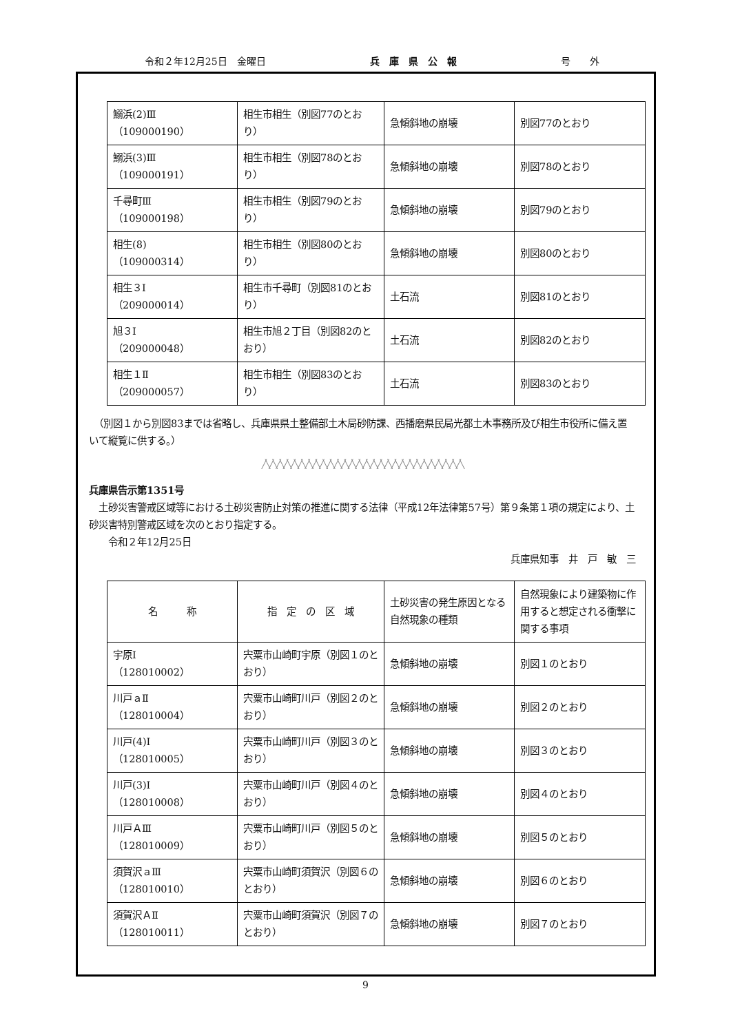令和２年12月25日　金曜日 兵　庫　県　公　報 号　　外
| 鰯浜(2)Ⅲ （109000190） | 相生市相生（別図77のとおり） | 急傾斜地の崩壊 | 別図77のとおり |
| 鰯浜(3)Ⅲ （109000191） | 相生市相生（別図78のとおり） | 急傾斜地の崩壊 | 別図78のとおり |
| 千尋町Ⅲ （109000198） | 相生市相生（別図79のとおり） | 急傾斜地の崩壊 | 別図79のとおり |
| 相生(8) （109000314） | 相生市相生（別図80のとおり） | 急傾斜地の崩壊 | 別図80のとおり |
| 相生３Ⅰ （209000014） | 相生市千尋町（別図81のとおり） | 土石流 | 別図81のとおり |
| 旭３Ⅰ （209000048） | 相生市旭２丁目（別図82のとおり） | 土石流 | 別図82のとおり |
| 相生１Ⅱ （209000057） | 相生市相生（別図83のとおり） | 土石流 | 別図83のとおり |
　（別図１から別図83までは省略し、兵庫県県土整備部土木局砂防課、西播磨県民局光都土木事務所及び相生市役所に備え置いて縦覧に供する。）
╱╲╱╲╱╲╱╲╱╲╱╲╱╲╱╲╱╲╱╲╱╲╱╲╱╲╱╲╱╲╱╲╱╲╱╲╱╲╱╲╱╲╱╲╱╲╱╲╱╲╱╲╱╲╱╲
兵庫県告示第1351号
　土砂災害警戒区域等における土砂災害防止対策の推進に関する法律（平成12年法律第57号）第９条第１項の規定により、土砂災害特別警戒区域を次のとおり指定する。
　　令和２年12月25日
兵庫県知事　井　戸　敏　三
| 名 称 | 指 定 の 区 域 | 土砂災害の発生原因となる自然現象の種類 | 自然現象により建築物に作用すると想定される衝撃に関する事項 |
| --- | --- | --- | --- |
| 宇原Ⅰ （128010002） | 宍粟市山崎町宇原（別図１のとおり） | 急傾斜地の崩壊 | 別図１のとおり |
| 川戸ａⅡ （128010004） | 宍粟市山崎町川戸（別図２のとおり） | 急傾斜地の崩壊 | 別図２のとおり |
| 川戸(4)Ⅰ （128010005） | 宍粟市山崎町川戸（別図３のとおり） | 急傾斜地の崩壊 | 別図３のとおり |
| 川戸(3)Ⅰ （128010008） | 宍粟市山崎町川戸（別図４のとおり） | 急傾斜地の崩壊 | 別図４のとおり |
| 川戸ＡⅢ （128010009） | 宍粟市山崎町川戸（別図５のとおり） | 急傾斜地の崩壊 | 別図５のとおり |
| 須賀沢ａⅢ （128010010） | 宍粟市山崎町須賀沢（別図６のとおり） | 急傾斜地の崩壊 | 別図６のとおり |
| 須賀沢ＡⅡ （128010011） | 宍粟市山崎町須賀沢（別図７のとおり） | 急傾斜地の崩壊 | 別図７のとおり |
9